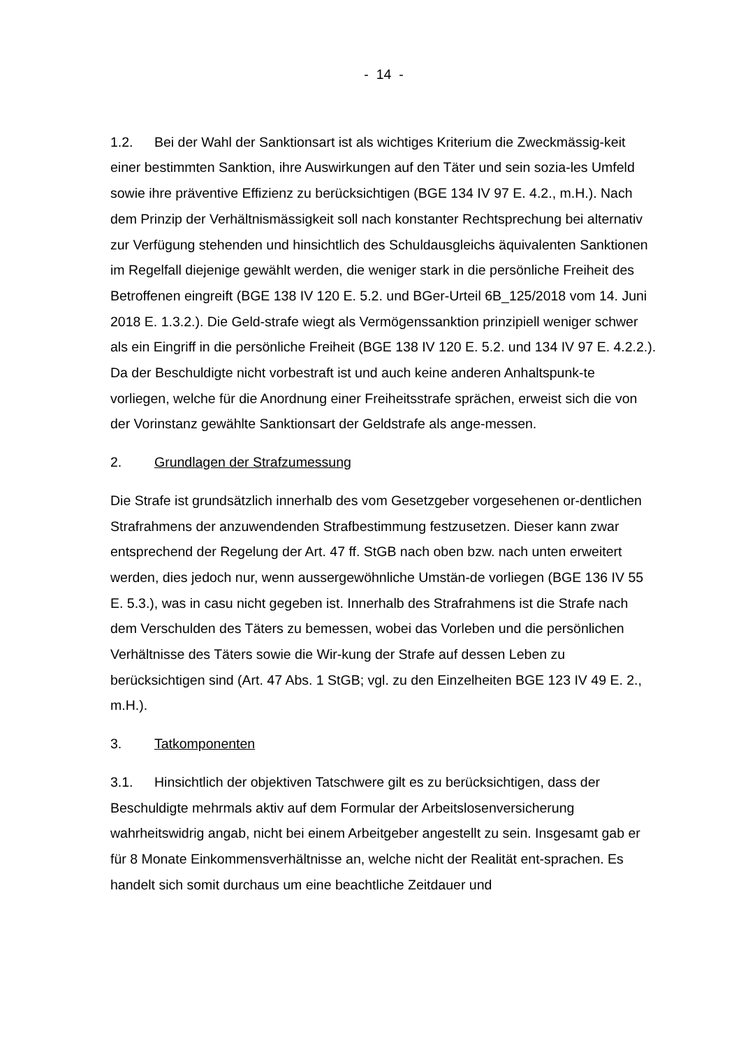- 14 -
1.2. Bei der Wahl der Sanktionsart ist als wichtiges Kriterium die Zweckmässig-keit einer bestimmten Sanktion, ihre Auswirkungen auf den Täter und sein sozia-les Umfeld sowie ihre präventive Effizienz zu berücksichtigen (BGE 134 IV 97 E. 4.2., m.H.). Nach dem Prinzip der Verhältnismässigkeit soll nach konstanter Rechtsprechung bei alternativ zur Verfügung stehenden und hinsichtlich des Schuldausgleichs äquivalenten Sanktionen im Regelfall diejenige gewählt werden, die weniger stark in die persönliche Freiheit des Betroffenen eingreift (BGE 138 IV 120 E. 5.2. und BGer-Urteil 6B_125/2018 vom 14. Juni 2018 E. 1.3.2.). Die Geld-strafe wiegt als Vermögenssanktion prinzipiell weniger schwer als ein Eingriff in die persönliche Freiheit (BGE 138 IV 120 E. 5.2. und 134 IV 97 E. 4.2.2.). Da der Beschuldigte nicht vorbestraft ist und auch keine anderen Anhaltspunk-te vorliegen, welche für die Anordnung einer Freiheitsstrafe sprächen, erweist sich die von der Vorinstanz gewählte Sanktionsart der Geldstrafe als ange-messen.
2. Grundlagen der Strafzumessung
Die Strafe ist grundsätzlich innerhalb des vom Gesetzgeber vorgesehenen or-dentlichen Strafrahmens der anzuwendenden Strafbestimmung festzusetzen. Dieser kann zwar entsprechend der Regelung der Art. 47 ff. StGB nach oben bzw. nach unten erweitert werden, dies jedoch nur, wenn aussergewöhnliche Umstän-de vorliegen (BGE 136 IV 55 E. 5.3.), was in casu nicht gegeben ist. Innerhalb des Strafrahmens ist die Strafe nach dem Verschulden des Täters zu bemessen, wobei das Vorleben und die persönlichen Verhältnisse des Täters sowie die Wir-kung der Strafe auf dessen Leben zu berücksichtigen sind (Art. 47 Abs. 1 StGB; vgl. zu den Einzelheiten BGE 123 IV 49 E. 2., m.H.).
3. Tatkomponenten
3.1. Hinsichtlich der objektiven Tatschwere gilt es zu berücksichtigen, dass der Beschuldigte mehrmals aktiv auf dem Formular der Arbeitslosenversicherung wahrheitswidrig angab, nicht bei einem Arbeitgeber angestellt zu sein. Insgesamt gab er für 8 Monate Einkommensverhältnisse an, welche nicht der Realität ent-sprachen. Es handelt sich somit durchaus um eine beachtliche Zeitdauer und